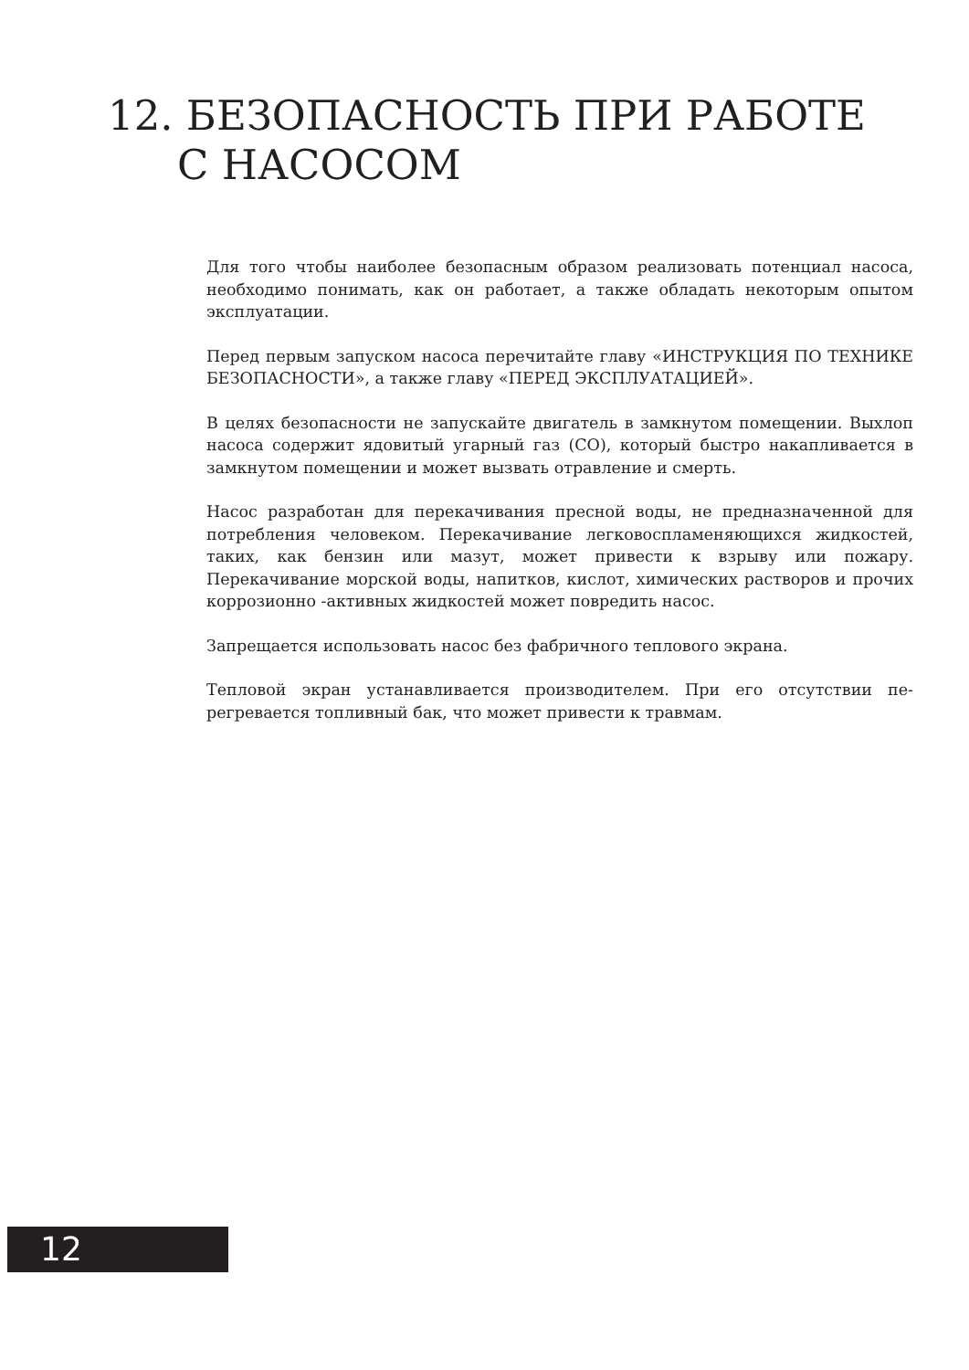12. БЕЗОПАСНОСТЬ ПРИ РАБОТЕ
С НАСОСОМ
Для того чтобы наиболее безопасным образом реализовать потенциал насо­са, необходимо понимать, как он работает, а также обладать некоторым опытом эксплуатации.
Перед первым запуском насоса перечитайте главу «ИНСТРУКЦИЯ ПО ТЕХ­НИКЕ БЕЗОПАСНОСТИ», а также главу «ПЕРЕД ЭКСПЛУАТАЦИЕЙ».
В целях безопасности не запускайте двигатель в замкнутом помещении. Выхлоп насоса содержит ядовитый угарный газ (CO), который быстро нака­пливается в замкнутом помещении и может вызвать отравление и смерть.
Насос разработан для перекачивания пресной воды, не предназначенной для потребления человеком. Перекачивание легковоспламеняющихся жид­костей, таких, как бензин или мазут, может привести к взрыву или пожару. Перекачивание морской воды, напитков, кислот, химических растворов и прочих коррозионно -активных жидкостей может повредить насос.
Запрещается использовать насос без фабричного теплового экрана.
Тепловой экран устанавливается производителем. При его отсутствии пе­регревается топливный бак, что может привести к травмам.
12